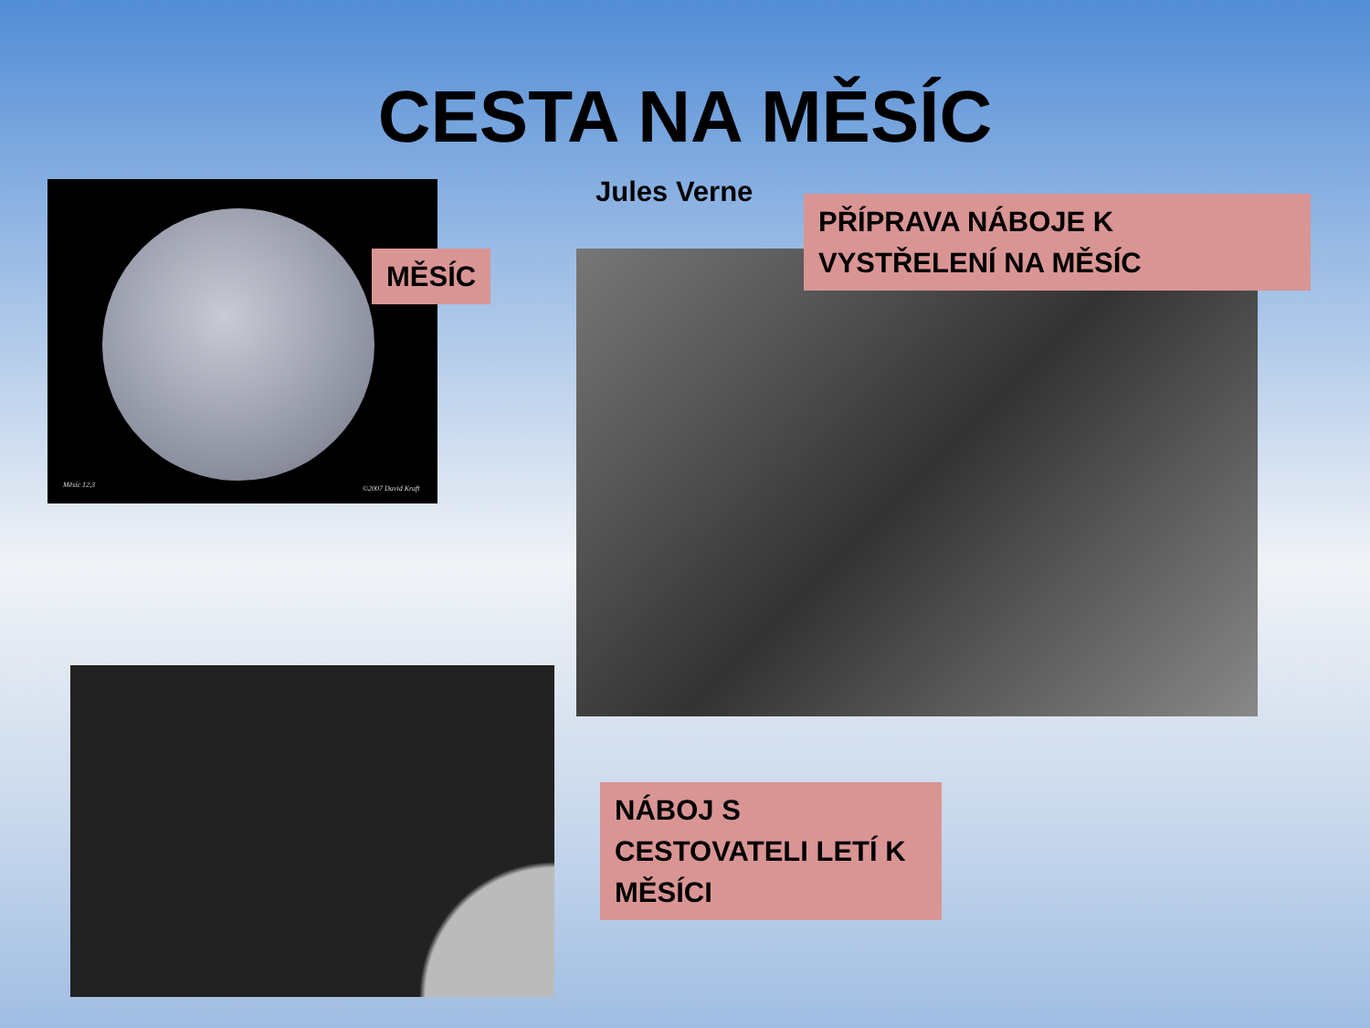CESTA NA MĚSÍC
Měsíc 12,3 ©2007 David Kraft
MĚSÍC
Jules Verne
PŘÍPRAVA NÁBOJE K VYSTŘELENÍ NA MĚSÍC
NÁBOJ S CESTOVATELI LETÍ K MĚSÍCI